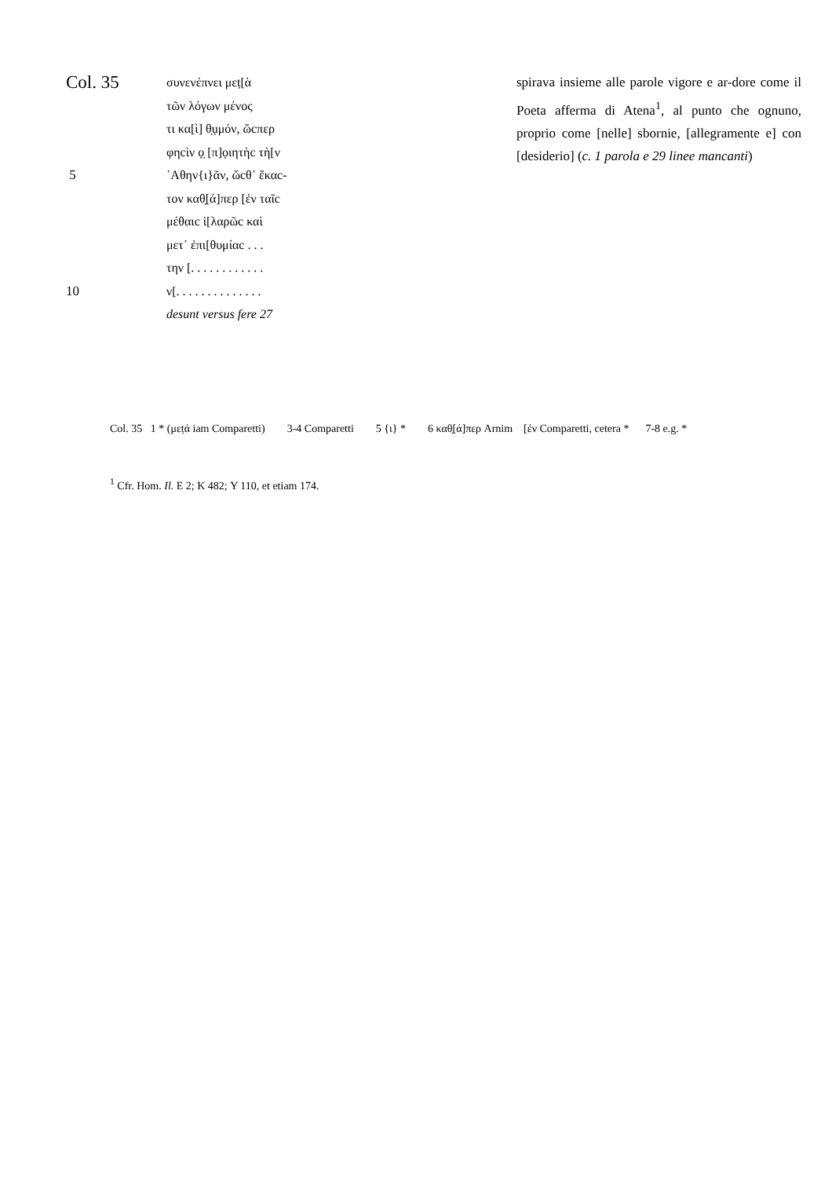Col. 35 συνενέπνει μεṭ[ὰ
τῶν λόγων μένος
τι κα[ὶ] θ̣ụμόν, ὥcπερ
φηcὶν ọ̣ [π]ọιητὴc τὴ[ν
5 ᾽Αθην{ι}ᾶν, ὥcθ᾽ ἕκαc-
τον καθ̣[ά]περ [ἐν ταῖc
μέθαιc ἱ[λαρῶc καὶ
μετ᾽ ἐπι[θυμίαc . . .
την [. . . . . . . . . . . .
10 ν[. . . . . . . . . . . . . .
desunt versus fere 27
spirava insieme alle parole vigore e ar-dore come il Poeta afferma di Atena<sup>1</sup>, al punto che ognuno, proprio come [nelle] sbornie, [allegramente e] con [desiderio] (c. 1 parola e 29 linee mancanti)
Col. 35 1 * (μεṭά iam Comparetti) 3-4 Comparetti 5 {ι} * 6 καθ̣[ά]περ Arnim [ἐν Comparetti, cetera * 7-8 e.g. *
<sup>1</sup> Cfr. Hom. Il. E 2; K 482; Υ 110, et etiam 174.